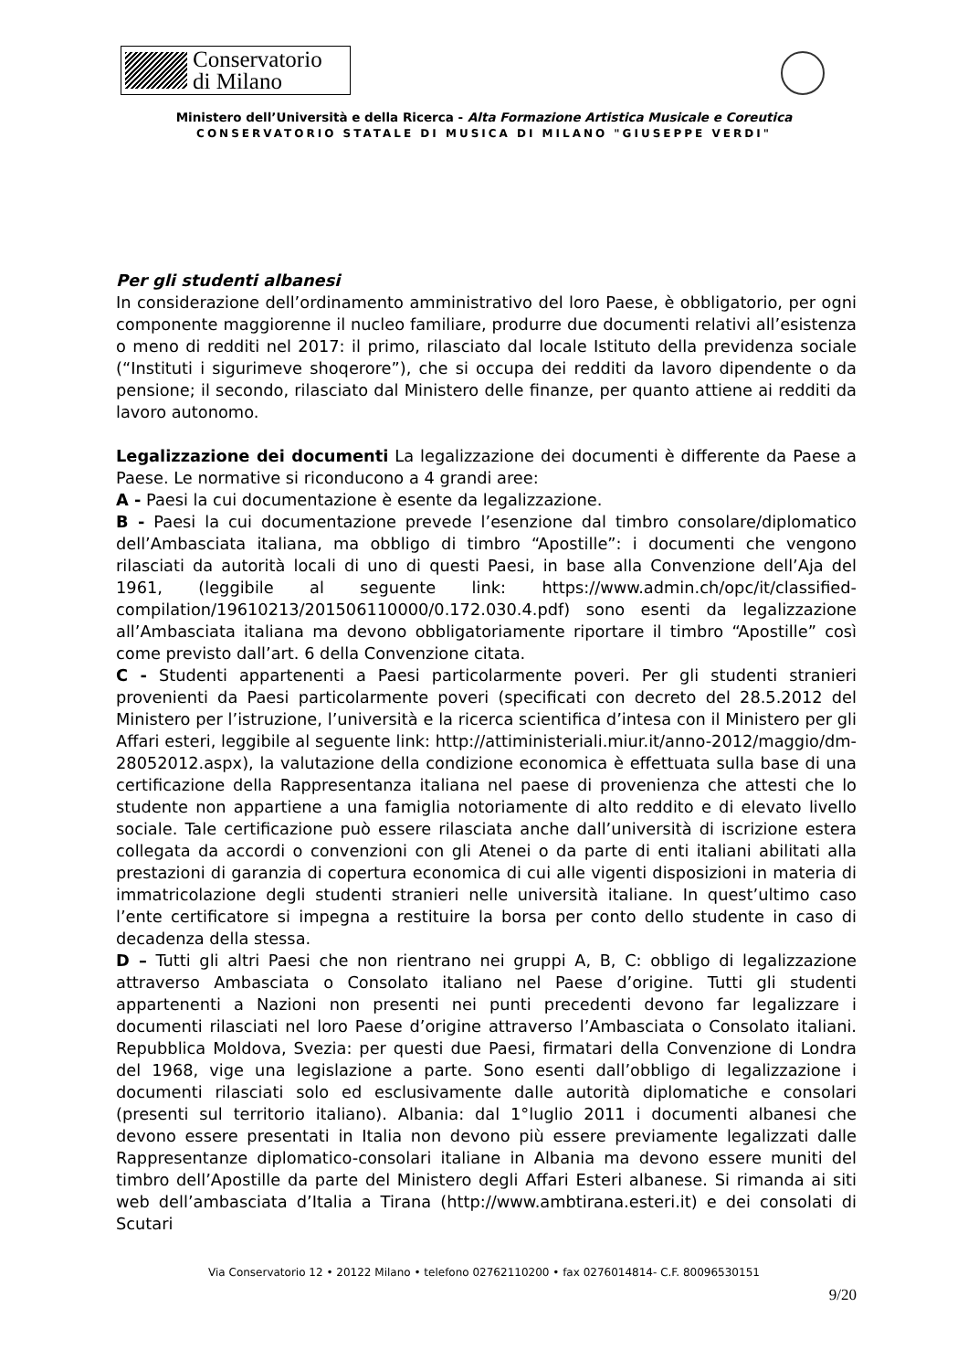Conservatorio
di Milano
Ministero dell’Università e della Ricerca - Alta Formazione Artistica Musicale e Coreutica
CONSERVATORIO STATALE DI MUSICA DI MILANO "GIUSEPPE VERDI"
Per gli studenti albanesi
In considerazione dell’ordinamento amministrativo del loro Paese, è obbligatorio, per ogni componente maggiorenne il nucleo familiare, produrre due documenti relativi all’esistenza o meno di redditi nel 2017: il primo, rilasciato dal locale Istituto della previdenza sociale (“Instituti i sigurimeve shoqerore”), che si occupa dei redditi da lavoro dipendente o da pensione; il secondo, rilasciato dal Ministero delle finanze, per quanto attiene ai redditi da lavoro autonomo.
Legalizzazione dei documenti La legalizzazione dei documenti è differente da Paese a Paese. Le normative si riconducono a 4 grandi aree:
A - Paesi la cui documentazione è esente da legalizzazione.
B - Paesi la cui documentazione prevede l’esenzione dal timbro consolare/diplomatico dell’Ambasciata italiana, ma obbligo di timbro “Apostille”: i documenti che vengono rilasciati da autorità locali di uno di questi Paesi, in base alla Convenzione dell’Aja del 1961, (leggibile al seguente link: https://www.admin.ch/opc/it/classified-compilation/19610213/201506110000/0.172.030.4.pdf) sono esenti da legalizzazione all’Ambasciata italiana ma devono obbligatoriamente riportare il timbro “Apostille” così come previsto dall’art. 6 della Convenzione citata.
C - Studenti appartenenti a Paesi particolarmente poveri. Per gli studenti stranieri provenienti da Paesi particolarmente poveri (specificati con decreto del 28.5.2012 del Ministero per l’istruzione, l’università e la ricerca scientifica d’intesa con il Ministero per gli Affari esteri, leggibile al seguente link: http://attiministeriali.miur.it/anno-2012/maggio/dm-28052012.aspx), la valutazione della condizione economica è effettuata sulla base di una certificazione della Rappresentanza italiana nel paese di provenienza che attesti che lo studente non appartiene a una famiglia notoriamente di alto reddito e di elevato livello sociale. Tale certificazione può essere rilasciata anche dall’università di iscrizione estera collegata da accordi o convenzioni con gli Atenei o da parte di enti italiani abilitati alla prestazioni di garanzia di copertura economica di cui alle vigenti disposizioni in materia di immatricolazione degli studenti stranieri nelle università italiane. In quest’ultimo caso l’ente certificatore si impegna a restituire la borsa per conto dello studente in caso di decadenza della stessa.
D – Tutti gli altri Paesi che non rientrano nei gruppi A, B, C: obbligo di legalizzazione attraverso Ambasciata o Consolato italiano nel Paese d’origine. Tutti gli studenti appartenenti a Nazioni non presenti nei punti precedenti devono far legalizzare i documenti rilasciati nel loro Paese d’origine attraverso l’Ambasciata o Consolato italiani. Repubblica Moldova, Svezia: per questi due Paesi, firmatari della Convenzione di Londra del 1968, vige una legislazione a parte. Sono esenti dall’obbligo di legalizzazione i documenti rilasciati solo ed esclusivamente dalle autorità diplomatiche e consolari (presenti sul territorio italiano). Albania: dal 1°luglio 2011 i documenti albanesi che devono essere presentati in Italia non devono più essere previamente legalizzati dalle Rappresentanze diplomatico-consolari italiane in Albania ma devono essere muniti del timbro dell’Apostille da parte del Ministero degli Affari Esteri albanese. Si rimanda ai siti web dell’ambasciata d’Italia a Tirana (http://www.ambtirana.esteri.it) e dei consolati di Scutari
Via Conservatorio 12 • 20122 Milano • telefono 02762110200 • fax 0276014814- C.F. 80096530151
9/20